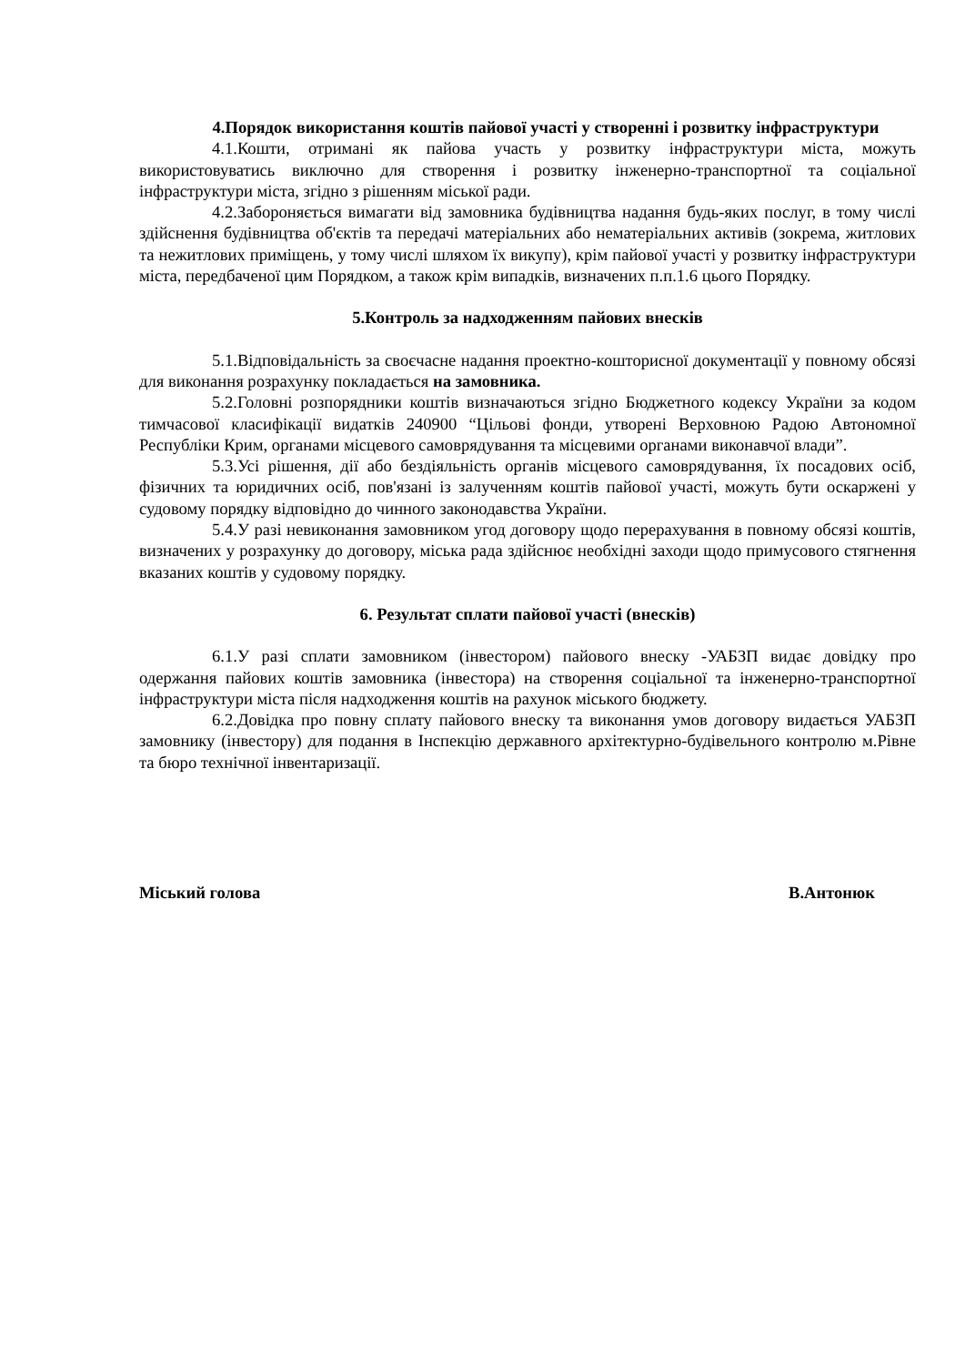4.Порядок використання коштів пайової участі у створенні і розвитку інфраструктури
4.1.Кошти, отримані як пайова участь у розвитку інфраструктури міста, можуть використовуватись виключно для створення і розвитку інженерно-транспортної та соціальної інфраструктури міста, згідно з рішенням міської ради.
4.2.Забороняється вимагати від замовника будівництва надання будь-яких послуг, в тому числі здійснення будівництва об'єктів та передачі матеріальних або нематеріальних активів (зокрема, житлових та нежитлових приміщень, у тому числі шляхом їх викупу), крім пайової участі у розвитку інфраструктури міста, передбаченої цим Порядком, а також крім випадків, визначених п.п.1.6 цього Порядку.
5.Контроль за надходженням пайових внесків
5.1.Відповідальність за своєчасне надання проектно-кошторисної документації у повному обсязі для виконання розрахунку покладається на замовника.
5.2.Головні розпорядники коштів визначаються згідно Бюджетного кодексу України за кодом тимчасової класифікації видатків 240900 “Цільові фонди, утворені Верховною Радою Автономної Республіки Крим, органами місцевого самоврядування та місцевими органами виконавчої влади”.
5.3.Усі рішення, дії або бездіяльність органів місцевого самоврядування, їх посадових осіб, фізичних та юридичних осіб, пов'язані із залученням коштів пайової участі, можуть бути оскаржені у судовому порядку відповідно до чинного законодавства України.
5.4.У разі невиконання замовником угод договору щодо перерахування в повному обсязі коштів, визначених у розрахунку до договору, міська рада здійснює необхідні заходи щодо примусового стягнення вказаних коштів у судовому порядку.
6. Результат сплати пайової участі (внесків)
6.1.У разі сплати замовником (інвестором) пайового внеску -УАБЗП видає довідку про одержання пайових коштів замовника (інвестора) на створення соціальної та інженерно-транспортної інфраструктури міста після надходження коштів на рахунок міського бюджету.
6.2.Довідка про повну сплату пайового внеску та виконання умов договору видається УАБЗП замовнику (інвестору) для подання в Інспекцію державного архітектурно-будівельного контролю м.Рівне та бюро технічної інвентаризації.
Міський голова В.Антонюк